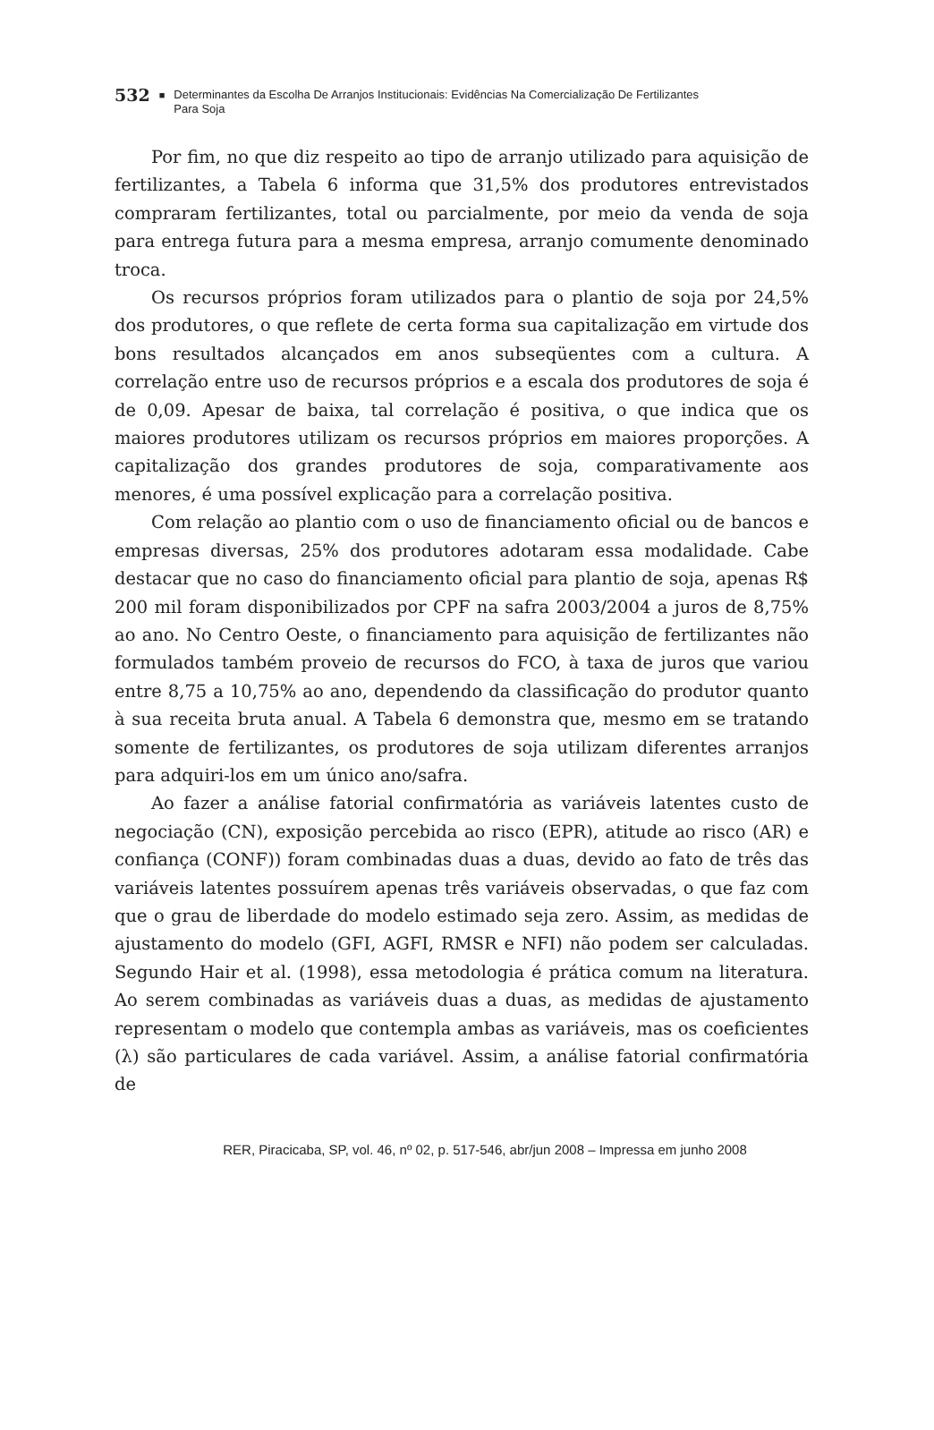532 ■ Determinantes da Escolha De Arranjos Institucionais: Evidências Na Comercialização De Fertilizantes
Para Soja
Por fim, no que diz respeito ao tipo de arranjo utilizado para aquisição de fertilizantes, a Tabela 6 informa que 31,5% dos produtores entrevistados compraram fertilizantes, total ou parcialmente, por meio da venda de soja para entrega futura para a mesma empresa, arranjo comumente denominado troca.
Os recursos próprios foram utilizados para o plantio de soja por 24,5% dos produtores, o que reflete de certa forma sua capitalização em virtude dos bons resultados alcançados em anos subseqüentes com a cultura. A correlação entre uso de recursos próprios e a escala dos produtores de soja é de 0,09. Apesar de baixa, tal correlação é positiva, o que indica que os maiores produtores utilizam os recursos próprios em maiores proporções. A capitalização dos grandes produtores de soja, comparativamente aos menores, é uma possível explicação para a correlação positiva.
Com relação ao plantio com o uso de financiamento oficial ou de bancos e empresas diversas, 25% dos produtores adotaram essa modalidade. Cabe destacar que no caso do financiamento oficial para plantio de soja, apenas R$ 200 mil foram disponibilizados por CPF na safra 2003/2004 a juros de 8,75% ao ano. No Centro Oeste, o financiamento para aquisição de fertilizantes não formulados também proveio de recursos do FCO, à taxa de juros que variou entre 8,75 a 10,75% ao ano, dependendo da classificação do produtor quanto à sua receita bruta anual. A Tabela 6 demonstra que, mesmo em se tratando somente de fertilizantes, os produtores de soja utilizam diferentes arranjos para adquiri-los em um único ano/safra.
Ao fazer a análise fatorial confirmatória as variáveis latentes custo de negociação (CN), exposição percebida ao risco (EPR), atitude ao risco (AR) e confiança (CONF)) foram combinadas duas a duas, devido ao fato de três das variáveis latentes possuírem apenas três variáveis observadas, o que faz com que o grau de liberdade do modelo estimado seja zero. Assim, as medidas de ajustamento do modelo (GFI, AGFI, RMSR e NFI) não podem ser calculadas. Segundo Hair et al. (1998), essa metodologia é prática comum na literatura. Ao serem combinadas as variáveis duas a duas, as medidas de ajustamento representam o modelo que contempla ambas as variáveis, mas os coeficientes (λ) são particulares de cada variável. Assim, a análise fatorial confirmatória de
RER, Piracicaba, SP, vol. 46, nº 02, p. 517-546, abr/jun 2008 – Impressa em junho 2008